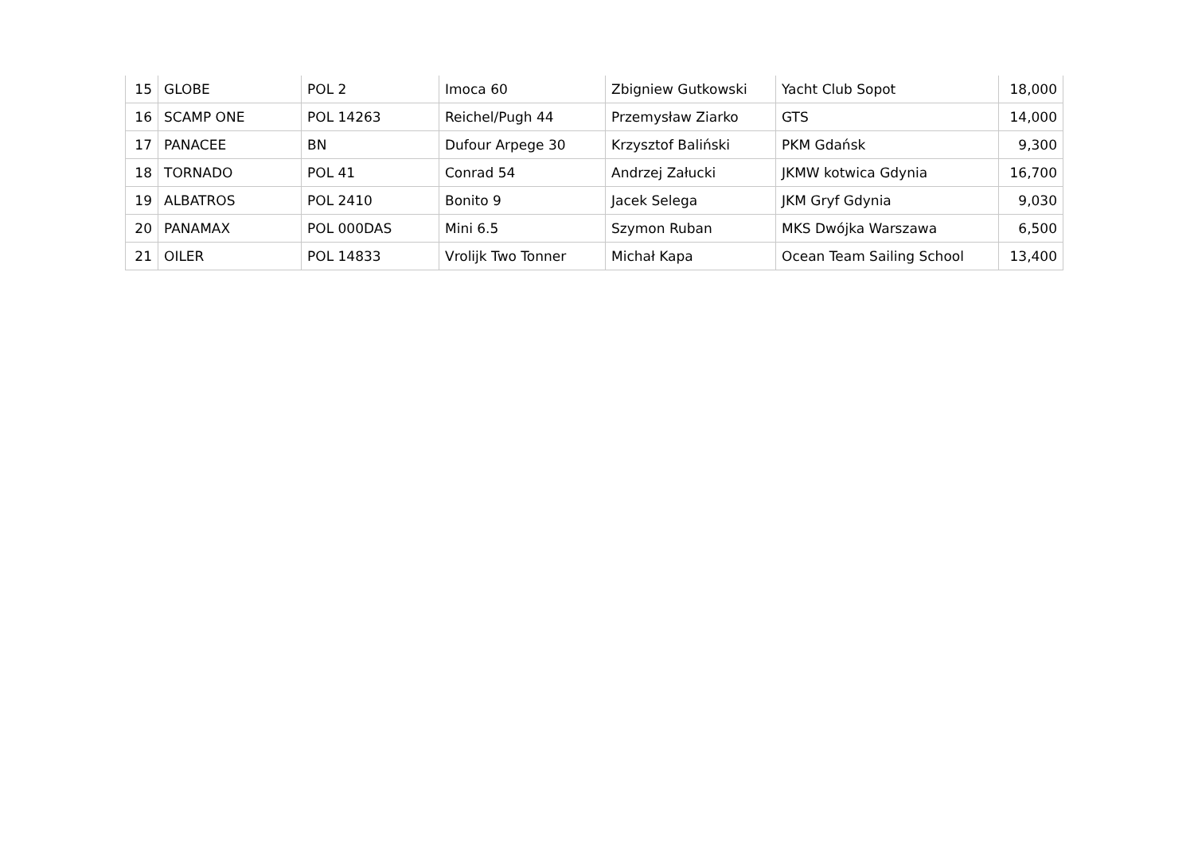| 15 | GLOBE | POL 2 | Imoca 60 | Zbigniew Gutkowski | Yacht Club Sopot | 18,000 |
| 16 | SCAMP ONE | POL 14263 | Reichel/Pugh 44 | Przemysław Ziarko | GTS | 14,000 |
| 17 | PANACEE | BN | Dufour Arpege 30 | Krzysztof Baliński | PKM Gdańsk | 9,300 |
| 18 | TORNADO | POL 41 | Conrad 54 | Andrzej Załucki | JKMW kotwica Gdynia | 16,700 |
| 19 | ALBATROS | POL 2410 | Bonito 9 | Jacek Selega | JKM Gryf Gdynia | 9,030 |
| 20 | PANAMAX | POL 000DAS | Mini 6.5 | Szymon Ruban | MKS Dwójka Warszawa | 6,500 |
| 21 | OILER | POL 14833 | Vrolijk Two Tonner | Michał Kapa | Ocean Team Sailing School | 13,400 |